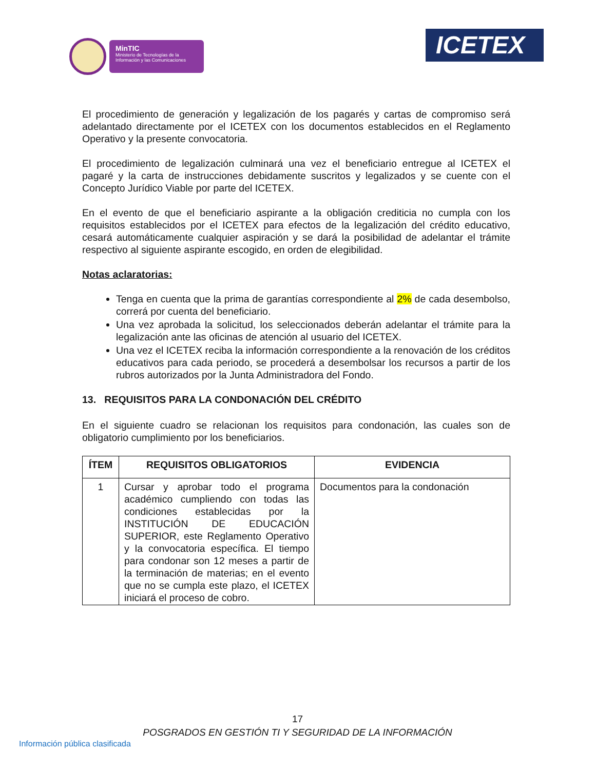MinTIC
Ministerio de Tecnologías de la Información y las Comunicaciones
ICETEX
El procedimiento de generación y legalización de los pagarés y cartas de compromiso será adelantado directamente por el ICETEX con los documentos establecidos en el Reglamento Operativo y la presente convocatoria.
El procedimiento de legalización culminará una vez el beneficiario entregue al ICETEX el pagaré y la carta de instrucciones debidamente suscritos y legalizados y se cuente con el Concepto Jurídico Viable por parte del ICETEX.
En el evento de que el beneficiario aspirante a la obligación crediticia no cumpla con los requisitos establecidos por el ICETEX para efectos de la legalización del crédito educativo, cesará automáticamente cualquier aspiración y se dará la posibilidad de adelantar el trámite respectivo al siguiente aspirante escogido, en orden de elegibilidad.
Notas aclaratorias:
Tenga en cuenta que la prima de garantías correspondiente al 2% de cada desembolso, correrá por cuenta del beneficiario.
Una vez aprobada la solicitud, los seleccionados deberán adelantar el trámite para la legalización ante las oficinas de atención al usuario del ICETEX.
Una vez el ICETEX reciba la información correspondiente a la renovación de los créditos educativos para cada periodo, se procederá a desembolsar los recursos a partir de los rubros autorizados por la Junta Administradora del Fondo.
13. REQUISITOS PARA LA CONDONACIÓN DEL CRÉDITO
En el siguiente cuadro se relacionan los requisitos para condonación, las cuales son de obligatorio cumplimiento por los beneficiarios.
| ÍTEM | REQUISITOS OBLIGATORIOS | EVIDENCIA |
| --- | --- | --- |
| 1 | Cursar y aprobar todo el programa académico cumpliendo con todas las condiciones establecidas por la INSTITUCIÓN DE EDUCACIÓN SUPERIOR, este Reglamento Operativo y la convocatoria específica. El tiempo para condonar son 12 meses a partir de la terminación de materias; en el evento que no se cumpla este plazo, el ICETEX iniciará el proceso de cobro. | Documentos para la condonación |
17
POSGRADOS EN GESTIÓN TI Y SEGURIDAD DE LA INFORMACIÓN
Información pública clasificada